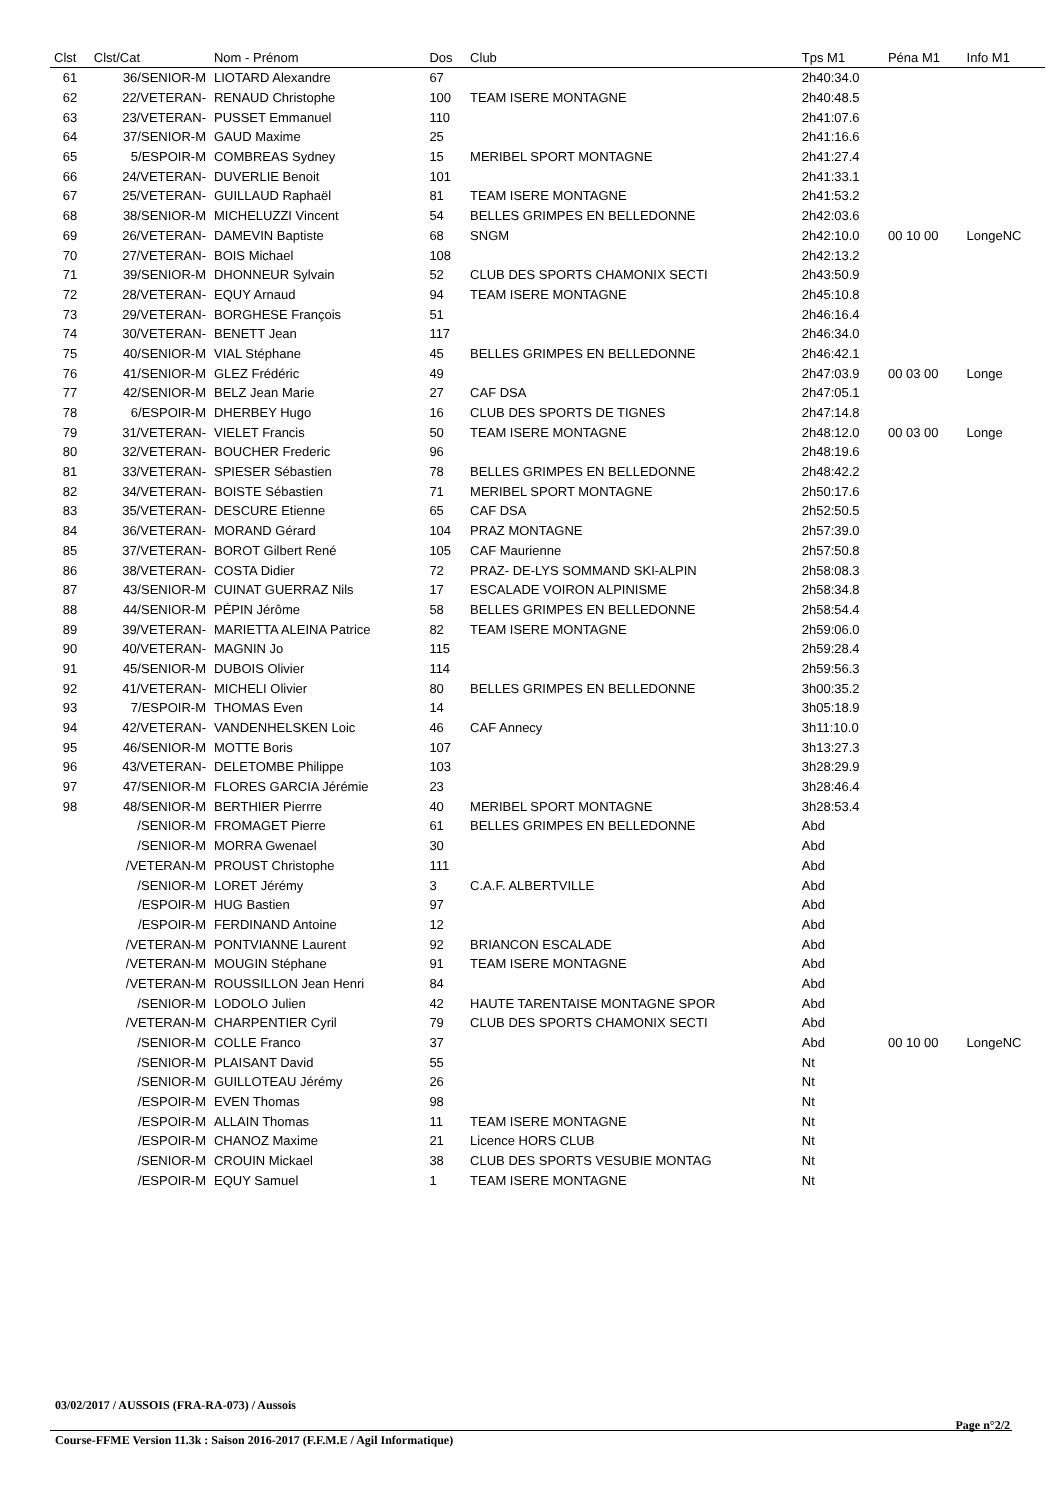| Clst | Clst/Cat | Nom - Prénom | Dos | Club | Tps M1 | Péna M1 | Info M1 |
| --- | --- | --- | --- | --- | --- | --- | --- |
| 61 | 36/SENIOR-M | LIOTARD Alexandre | 67 | | 2h40:34.0 | | |
| 62 | 22/VETERAN- | RENAUD Christophe | 100 | TEAM ISERE MONTAGNE | 2h40:48.5 | | |
| 63 | 23/VETERAN- | PUSSET Emmanuel | 110 | | 2h41:07.6 | | |
| 64 | 37/SENIOR-M | GAUD Maxime | 25 | | 2h41:16.6 | | |
| 65 | 5/ESPOIR-M | COMBREAS Sydney | 15 | MERIBEL SPORT MONTAGNE | 2h41:27.4 | | |
| 66 | 24/VETERAN- | DUVERLIE Benoit | 101 | | 2h41:33.1 | | |
| 67 | 25/VETERAN- | GUILLAUD Raphaël | 81 | TEAM ISERE MONTAGNE | 2h41:53.2 | | |
| 68 | 38/SENIOR-M | MICHELUZZI Vincent | 54 | BELLES GRIMPES EN BELLEDONNE | 2h42:03.6 | | |
| 69 | 26/VETERAN- | DAMEVIN Baptiste | 68 | SNGM | 2h42:10.0 | 00 10 00 | LongeNC |
| 70 | 27/VETERAN- | BOIS Michael | 108 | | 2h42:13.2 | | |
| 71 | 39/SENIOR-M | DHONNEUR Sylvain | 52 | CLUB DES SPORTS CHAMONIX SECTI | 2h43:50.9 | | |
| 72 | 28/VETERAN- | EQUY Arnaud | 94 | TEAM ISERE MONTAGNE | 2h45:10.8 | | |
| 73 | 29/VETERAN- | BORGHESE François | 51 | | 2h46:16.4 | | |
| 74 | 30/VETERAN- | BENETT Jean | 117 | | 2h46:34.0 | | |
| 75 | 40/SENIOR-M | VIAL Stéphane | 45 | BELLES GRIMPES EN BELLEDONNE | 2h46:42.1 | | |
| 76 | 41/SENIOR-M | GLEZ Frédéric | 49 | | 2h47:03.9 | 00 03 00 | Longe |
| 77 | 42/SENIOR-M | BELZ Jean Marie | 27 | CAF DSA | 2h47:05.1 | | |
| 78 | 6/ESPOIR-M | DHERBEY Hugo | 16 | CLUB DES SPORTS DE TIGNES | 2h47:14.8 | | |
| 79 | 31/VETERAN- | VIELET Francis | 50 | TEAM ISERE MONTAGNE | 2h48:12.0 | 00 03 00 | Longe |
| 80 | 32/VETERAN- | BOUCHER Frederic | 96 | | 2h48:19.6 | | |
| 81 | 33/VETERAN- | SPIESER Sébastien | 78 | BELLES GRIMPES EN BELLEDONNE | 2h48:42.2 | | |
| 82 | 34/VETERAN- | BOISTE Sébastien | 71 | MERIBEL SPORT MONTAGNE | 2h50:17.6 | | |
| 83 | 35/VETERAN- | DESCURE Etienne | 65 | CAF DSA | 2h52:50.5 | | |
| 84 | 36/VETERAN- | MORAND Gérard | 104 | PRAZ MONTAGNE | 2h57:39.0 | | |
| 85 | 37/VETERAN- | BOROT Gilbert René | 105 | CAF Maurienne | 2h57:50.8 | | |
| 86 | 38/VETERAN- | COSTA Didier | 72 | PRAZ- DE-LYS SOMMAND SKI-ALPIN | 2h58:08.3 | | |
| 87 | 43/SENIOR-M | CUINAT GUERRAZ Nils | 17 | ESCALADE VOIRON ALPINISME | 2h58:34.8 | | |
| 88 | 44/SENIOR-M | PÉPIN Jérôme | 58 | BELLES GRIMPES EN BELLEDONNE | 2h58:54.4 | | |
| 89 | 39/VETERAN- | MARIETTA ALEINA Patrice | 82 | TEAM ISERE MONTAGNE | 2h59:06.0 | | |
| 90 | 40/VETERAN- | MAGNIN Jo | 115 | | 2h59:28.4 | | |
| 91 | 45/SENIOR-M | DUBOIS Olivier | 114 | | 2h59:56.3 | | |
| 92 | 41/VETERAN- | MICHELI Olivier | 80 | BELLES GRIMPES EN BELLEDONNE | 3h00:35.2 | | |
| 93 | 7/ESPOIR-M | THOMAS Even | 14 | | 3h05:18.9 | | |
| 94 | 42/VETERAN- | VANDENHELSKEN Loic | 46 | CAF Annecy | 3h11:10.0 | | |
| 95 | 46/SENIOR-M | MOTTE Boris | 107 | | 3h13:27.3 | | |
| 96 | 43/VETERAN- | DELETOMBE Philippe | 103 | | 3h28:29.9 | | |
| 97 | 47/SENIOR-M | FLORES GARCIA Jérémie | 23 | | 3h28:46.4 | | |
| 98 | 48/SENIOR-M | BERTHIER Pierrre | 40 | MERIBEL SPORT MONTAGNE | 3h28:53.4 | | |
| | /SENIOR-M | FROMAGET Pierre | 61 | BELLES GRIMPES EN BELLEDONNE | Abd | | |
| | /SENIOR-M | MORRA Gwenael | 30 | | Abd | | |
| | /VETERAN-M | PROUST Christophe | 111 | | Abd | | |
| | /SENIOR-M | LORET Jérémy | 3 | C.A.F. ALBERTVILLE | Abd | | |
| | /ESPOIR-M | HUG Bastien | 97 | | Abd | | |
| | /ESPOIR-M | FERDINAND Antoine | 12 | | Abd | | |
| | /VETERAN-M | PONTVIANNE Laurent | 92 | BRIANCON ESCALADE | Abd | | |
| | /VETERAN-M | MOUGIN Stéphane | 91 | TEAM ISERE MONTAGNE | Abd | | |
| | /VETERAN-M | ROUSSILLON Jean Henri | 84 | | Abd | | |
| | /SENIOR-M | LODOLO Julien | 42 | HAUTE TARENTAISE MONTAGNE SPOR | Abd | | |
| | /VETERAN-M | CHARPENTIER Cyril | 79 | CLUB DES SPORTS CHAMONIX SECTI | Abd | | |
| | /SENIOR-M | COLLE Franco | 37 | | Abd | 00 10 00 | LongeNC |
| | /SENIOR-M | PLAISANT David | 55 | | Nt | | |
| | /SENIOR-M | GUILLOTEAU Jérémy | 26 | | Nt | | |
| | /ESPOIR-M | EVEN Thomas | 98 | | Nt | | |
| | /ESPOIR-M | ALLAIN Thomas | 11 | TEAM ISERE MONTAGNE | Nt | | |
| | /ESPOIR-M | CHANOZ Maxime | 21 | Licence HORS CLUB | Nt | | |
| | /SENIOR-M | CROUIN Mickael | 38 | CLUB DES SPORTS VESUBIE MONTAG | Nt | | |
| | /ESPOIR-M | EQUY Samuel | 1 | TEAM ISERE MONTAGNE | Nt | | |
03/02/2017 / AUSSOIS (FRA-RA-073) / Aussois
Page n°2/2
Course-FFME Version 11.3k : Saison 2016-2017 (F.F.M.E / Agil Informatique)